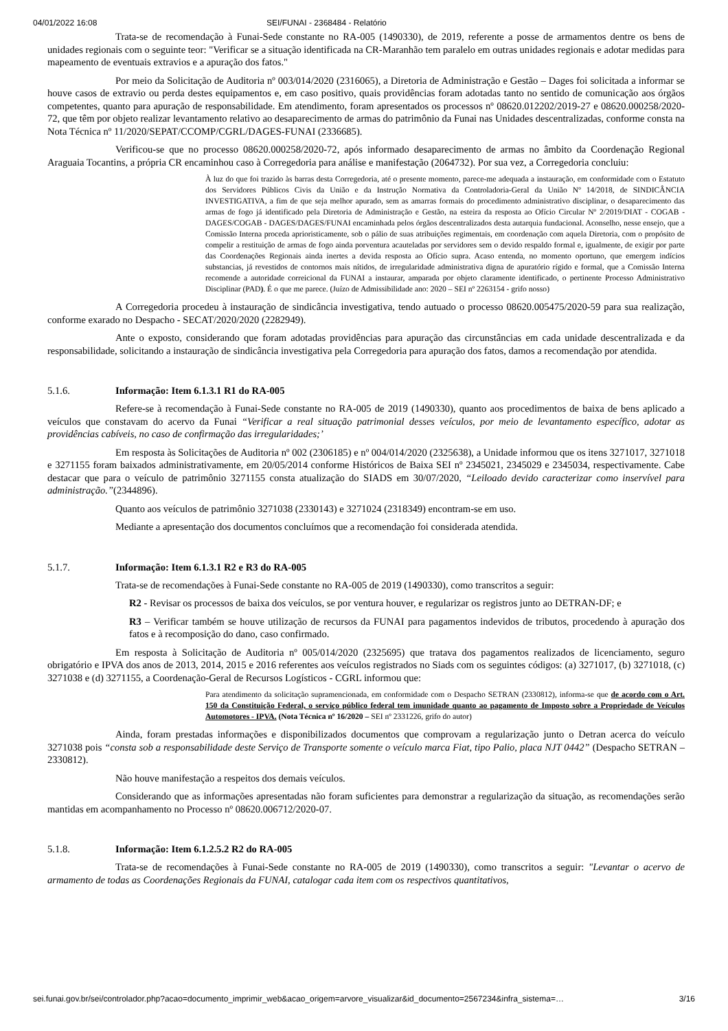04/01/2022 16:08 SEI/FUNAI - 2368484 - Relatório
Trata-se de recomendação à Funai-Sede constante no RA-005 (1490330), de 2019, referente a posse de armamentos dentre os bens de unidades regionais com o seguinte teor: "Verificar se a situação identificada na CR-Maranhão tem paralelo em outras unidades regionais e adotar medidas para mapeamento de eventuais extravios e a apuração dos fatos."
Por meio da Solicitação de Auditoria nº 003/014/2020 (2316065), a Diretoria de Administração e Gestão – Dages foi solicitada a informar se houve casos de extravio ou perda destes equipamentos e, em caso positivo, quais providências foram adotadas tanto no sentido de comunicação aos órgãos competentes, quanto para apuração de responsabilidade. Em atendimento, foram apresentados os processos nº 08620.012202/2019-27 e 08620.000258/2020-72, que têm por objeto realizar levantamento relativo ao desaparecimento de armas do patrimônio da Funai nas Unidades descentralizadas, conforme consta na Nota Técnica nº 11/2020/SEPAT/CCOMP/CGRL/DAGES-FUNAI (2336685).
Verificou-se que no processo 08620.000258/2020-72, após informado desaparecimento de armas no âmbito da Coordenação Regional Araguaia Tocantins, a própria CR encaminhou caso à Corregedoria para análise e manifestação (2064732). Por sua vez, a Corregedoria concluiu:
À luz do que foi trazido às barras desta Corregedoria, até o presente momento, parece-me adequada a instauração, em conformidade com o Estatuto dos Servidores Públicos Civis da União e da Instrução Normativa da Controladoria-Geral da União Nº 14/2018, de SINDICÂNCIA INVESTIGATIVA, a fim de que seja melhor apurado, sem as amarras formais do procedimento administrativo disciplinar, o desaparecimento das armas de fogo já identificado pela Diretoria de Administração e Gestão, na esteira da resposta ao Ofício Circular Nº 2/2019/DIAT - COGAB - DAGES/COGAB - DAGES/DAGES/FUNAI encaminhada pelos órgãos descentralizados desta autarquia fundacional. Aconselho, nesse ensejo, que a Comissão Interna proceda aprioristicamente, sob o pálio de suas atribuições regimentais, em coordenação com aquela Diretoria, com o propósito de compelir a restituição de armas de fogo ainda porventura acauteladas por servidores sem o devido respaldo formal e, igualmente, de exigir por parte das Coordenações Regionais ainda inertes a devida resposta ao Ofício supra. Acaso entenda, no momento oportuno, que emergem indícios substancias, já revestidos de contornos mais nítidos, de irregularidade administrativa digna de apuratório rígido e formal, que a Comissão Interna recomende a autoridade correicional da FUNAI a instaurar, amparada por objeto claramente identificado, o pertinente Processo Administrativo Disciplinar (PAD). É o que me parece. (Juízo de Admissibilidade ano: 2020 – SEI nº 2263154 - grifo nosso)
A Corregedoria procedeu à instauração de sindicância investigativa, tendo autuado o processo 08620.005475/2020-59 para sua realização, conforme exarado no Despacho - SECAT/2020/2020 (2282949).
Ante o exposto, considerando que foram adotadas providências para apuração das circunstâncias em cada unidade descentralizada e da responsabilidade, solicitando a instauração de sindicância investigativa pela Corregedoria para apuração dos fatos, damos a recomendação por atendida.
5.1.6. Informação: Item 6.1.3.1 R1 do RA-005
Refere-se à recomendação à Funai-Sede constante no RA-005 de 2019 (1490330), quanto aos procedimentos de baixa de bens aplicado a veículos que constavam do acervo da Funai “Verificar a real situação patrimonial desses veículos, por meio de levantamento específico, adotar as providências cabíveis, no caso de confirmação das irregularidades;’
Em resposta às Solicitações de Auditoria nº 002 (2306185) e nº 004/014/2020 (2325638), a Unidade informou que os itens 3271017, 3271018 e 3271155 foram baixados administrativamente, em 20/05/2014 conforme Históricos de Baixa SEI nº 2345021, 2345029 e 2345034, respectivamente. Cabe destacar que para o veículo de patrimônio 3271155 consta atualização do SIADS em 30/07/2020, “Leiloado devido caracterizar como inservível para administração.”(2344896).
Quanto aos veículos de patrimônio 3271038 (2330143) e 3271024 (2318349) encontram-se em uso.
Mediante a apresentação dos documentos concluímos que a recomendação foi considerada atendida.
5.1.7. Informação: Item 6.1.3.1 R2 e R3 do RA-005
Trata-se de recomendações à Funai-Sede constante no RA-005 de 2019 (1490330), como transcritos a seguir:
R2 - Revisar os processos de baixa dos veículos, se por ventura houver, e regularizar os registros junto ao DETRAN-DF; e
R3 – Verificar também se houve utilização de recursos da FUNAI para pagamentos indevidos de tributos, procedendo à apuração dos fatos e à recomposição do dano, caso confirmado.
Em resposta à Solicitação de Auditoria nº 005/014/2020 (2325695) que tratava dos pagamentos realizados de licenciamento, seguro obrigatório e IPVA dos anos de 2013, 2014, 2015 e 2016 referentes aos veículos registrados no Siads com os seguintes códigos: (a) 3271017, (b) 3271018, (c) 3271038 e (d) 3271155, a Coordenação-Geral de Recursos Logísticos - CGRL informou que:
Para atendimento da solicitação supramencionada, em conformidade com o Despacho SETRAN (2330812), informa-se que de acordo com o Art. 150 da Constituição Federal, o serviço público federal tem imunidade quanto ao pagamento de Imposto sobre a Propriedade de Veículos Automotores - IPVA. (Nota Técnica nº 16/2020 – SEI nº 2331226, grifo do autor)
Ainda, foram prestadas informações e disponibilizados documentos que comprovam a regularização junto o Detran acerca do veículo 3271038 pois “consta sob a responsabilidade deste Serviço de Transporte somente o veículo marca Fiat, tipo Palio, placa NJT 0442” (Despacho SETRAN – 2330812).
Não houve manifestação a respeitos dos demais veículos.
Considerando que as informações apresentadas não foram suficientes para demonstrar a regularização da situação, as recomendações serão mantidas em acompanhamento no Processo nº 08620.006712/2020-07.
5.1.8. Informação: Item 6.1.2.5.2 R2 do RA-005
Trata-se de recomendações à Funai-Sede constante no RA-005 de 2019 (1490330), como transcritos a seguir: "Levantar o acervo de armamento de todas as Coordenações Regionais da FUNAI, catalogar cada item com os respectivos quantitativos,
sei.funai.gov.br/sei/controlador.php?acao=documento_imprimir_web&acao_origem=arvore_visualizar&id_documento=2567234&infra_sistema=… 3/16